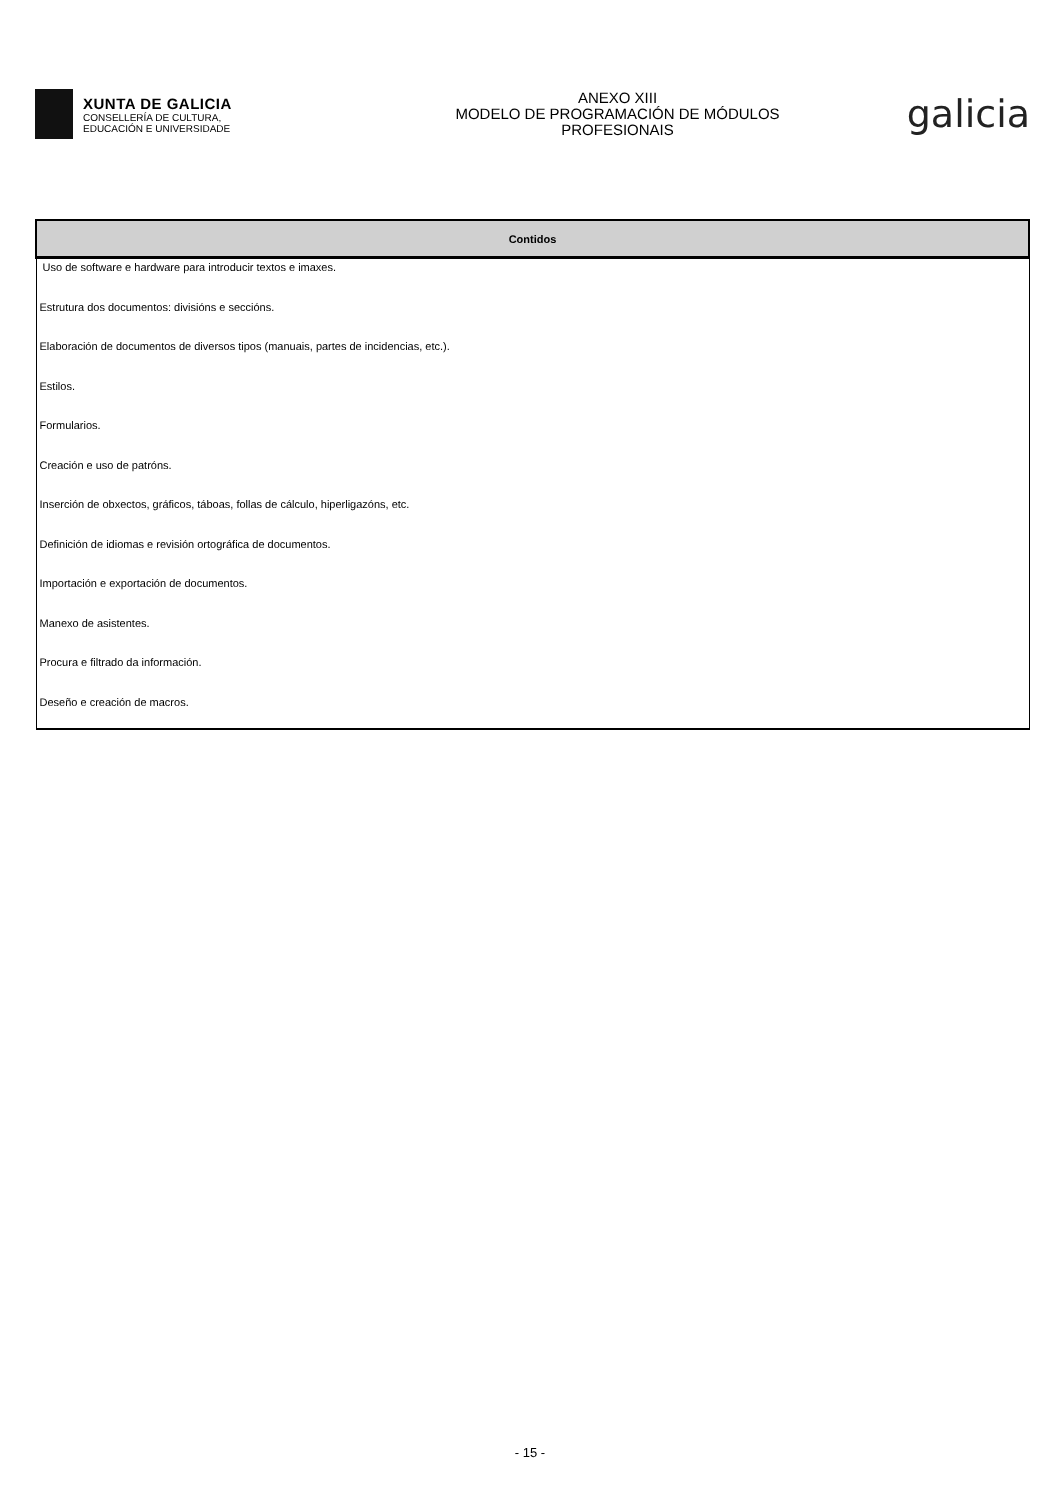XUNTA DE GALICIA
CONSELLERÍA DE CULTURA,
EDUCACIÓN E UNIVERSIDADE
ANEXO XIII
MODELO DE PROGRAMACIÓN DE MÓDULOS
PROFESIONAIS
galicia
| Contidos |
| --- |
| Uso de software e hardware para introducir textos e imaxes. |
| Estrutura dos documentos: divisións e seccións. |
| Elaboración de documentos de diversos tipos (manuais, partes de incidencias, etc.). |
| Estilos. |
| Formularios. |
| Creación e uso de patróns. |
| Inserción de obxectos, gráficos, táboas, follas de cálculo, hiperligazóns, etc. |
| Definición de idiomas e revisión ortográfica de documentos. |
| Importación e exportación de documentos. |
| Manexo de asistentes. |
| Procura e filtrado da información. |
| Deseño e creación de macros. |
- 15 -